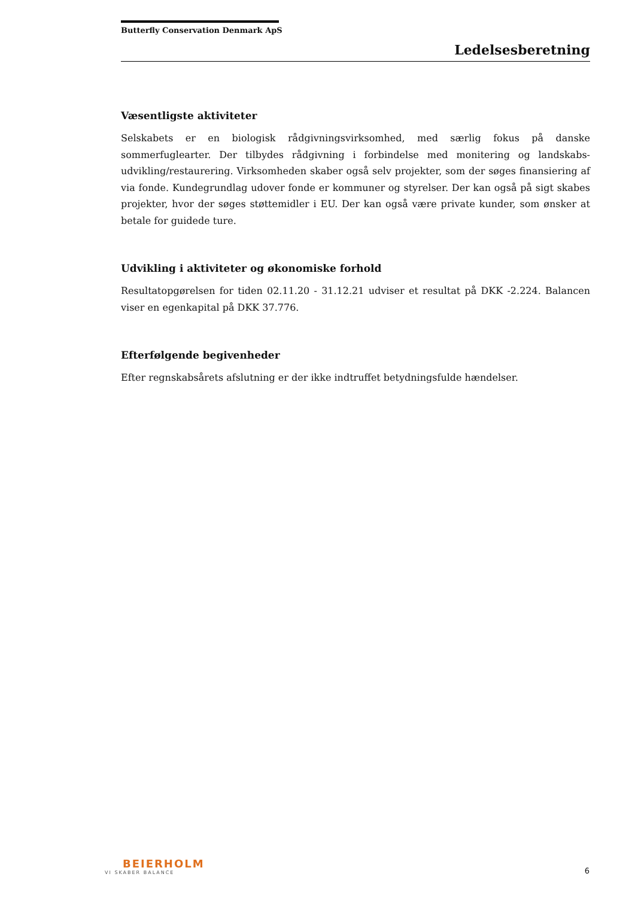Butterfly Conservation Denmark ApS
Ledelsesberetning
Væsentligste aktiviteter
Selskabets er en biologisk rådgivningsvirksomhed, med særlig fokus på danske sommerfuglearter. Der tilbydes rådgivning i forbindelse med monitering og landskabs-udvikling/restaurering. Virksomheden skaber også selv projekter, som der søges finansiering af via fonde. Kundegrundlag udover fonde er kommuner og styrelser. Der kan også på sigt skabes projekter, hvor der søges støttemidler i EU. Der kan også være private kunder, som ønsker at betale for guidede ture.
Udvikling i aktiviteter og økonomiske forhold
Resultatopgørelsen for tiden 02.11.20 - 31.12.21 udviser et resultat på DKK -2.224. Balancen viser en egenkapital på DKK 37.776.
Efterfølgende begivenheder
Efter regnskabsårets afslutning er der ikke indtruffet betydningsfulde hændelser.
BEIERHOLM
VI SKABER BALANCE
6